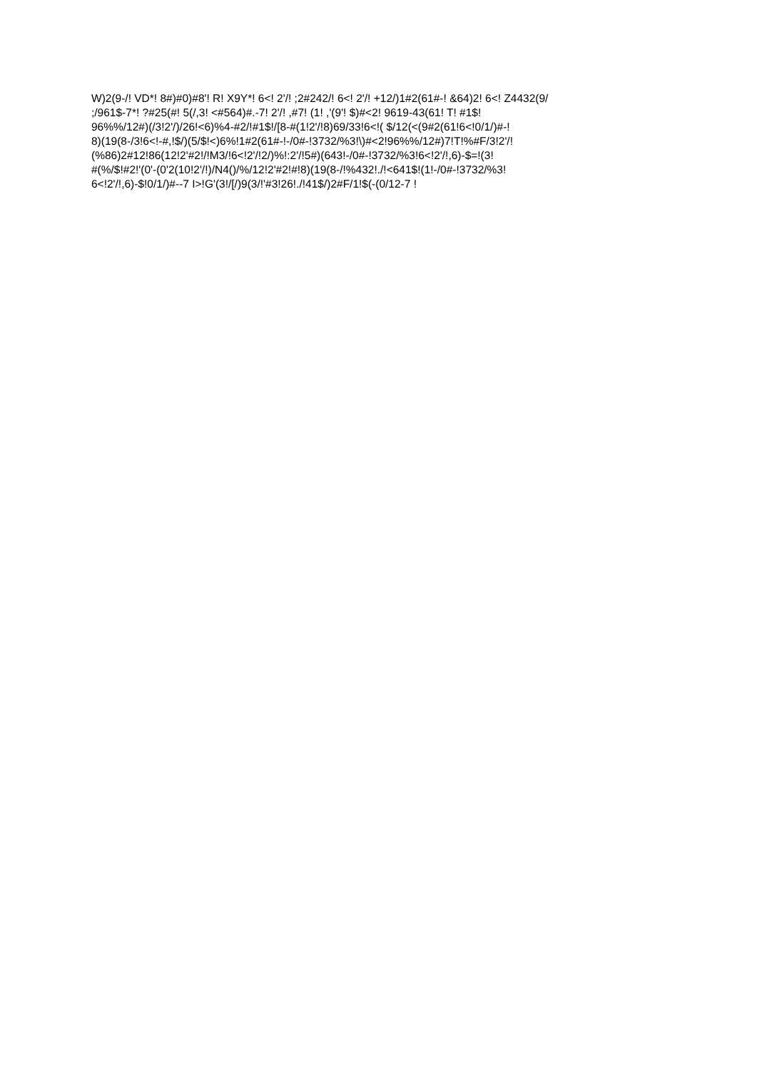W)2(9-/! VD*! 8#)#0)#8'! R! X9Y*! 6<! 2'/! ;2#242/! 6<! 2'/! +12/)1#2(61#-! &64)2! 6<! Z4432(9/
;/961$-7*! ?#25(#! 5(/,3! <#564)#.-7! 2'/! ,#7! (1! ,'(9'! $)#<2! 9619-43(61! T! #1$!
96%%/12#)(/3!2'/)/26!<6)%4-#2/!#1$!/[8-#(1!2'/!8)69/33!6<!( $/12(<(9#2(61!6<!0/1/)#-!
8)(19(8-/3!6<!-#,!$/)(5/$!<)6%!1#2(61#-!-/0#-!3732/%3!\)#<2!96%%/12#)7!T!%#F/3!2'/!
(%86)2#12!86(12!2'#2!/!M3/!6<!2'/!2/)%!:2'/!5#)(643!-/0#-!3732/%3!6<!2'/!,6)-$=!(3!
#(%/$!#2!'(0'-(0'2(10!2'/!)/N4()/%/12!2'#2!#!8)(19(8-/!%432!./!<641$!(1!-/0#-!3732/%3!
6<!2'/!,6)-$!0/1/)#--7 I>!G'(3!/[/)9(3/!'#3!26!./!41$/)2#F/1!$(-(0/12-7 !